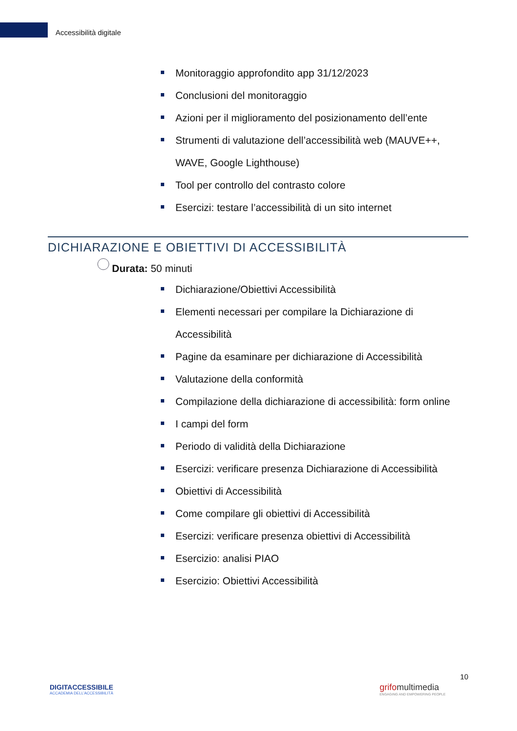Accessibilità digitale
Monitoraggio approfondito app 31/12/2023
Conclusioni del monitoraggio
Azioni per il miglioramento del posizionamento dell’ente
Strumenti di valutazione dell’accessibilità web (MAUVE++, WAVE, Google Lighthouse)
Tool per controllo del contrasto colore
Esercizi: testare l’accessibilità di un sito internet
DICHIARAZIONE E OBIETTIVI DI ACCESSIBILITÀ
Durata: 50 minuti
Dichiarazione/Obiettivi Accessibilità
Elementi necessari per compilare la Dichiarazione di Accessibilità
Pagine da esaminare per dichiarazione di Accessibilità
Valutazione della conformità
Compilazione della dichiarazione di accessibilità: form online
I campi del form
Periodo di validità della Dichiarazione
Esercizi: verificare presenza Dichiarazione di Accessibilità
Obiettivi di Accessibilità
Come compilare gli obiettivi di Accessibilità
Esercizi: verificare presenza obiettivi di Accessibilità
Esercizio: analisi PIAO
Esercizio: Obiettivi Accessibilità
DIGITACCESSIBILE
ACCADEMIA DELL’ACCESSIBILITÀ
grifomultimedia
ENGAGING AND EMPOWERING PEOPLE
10